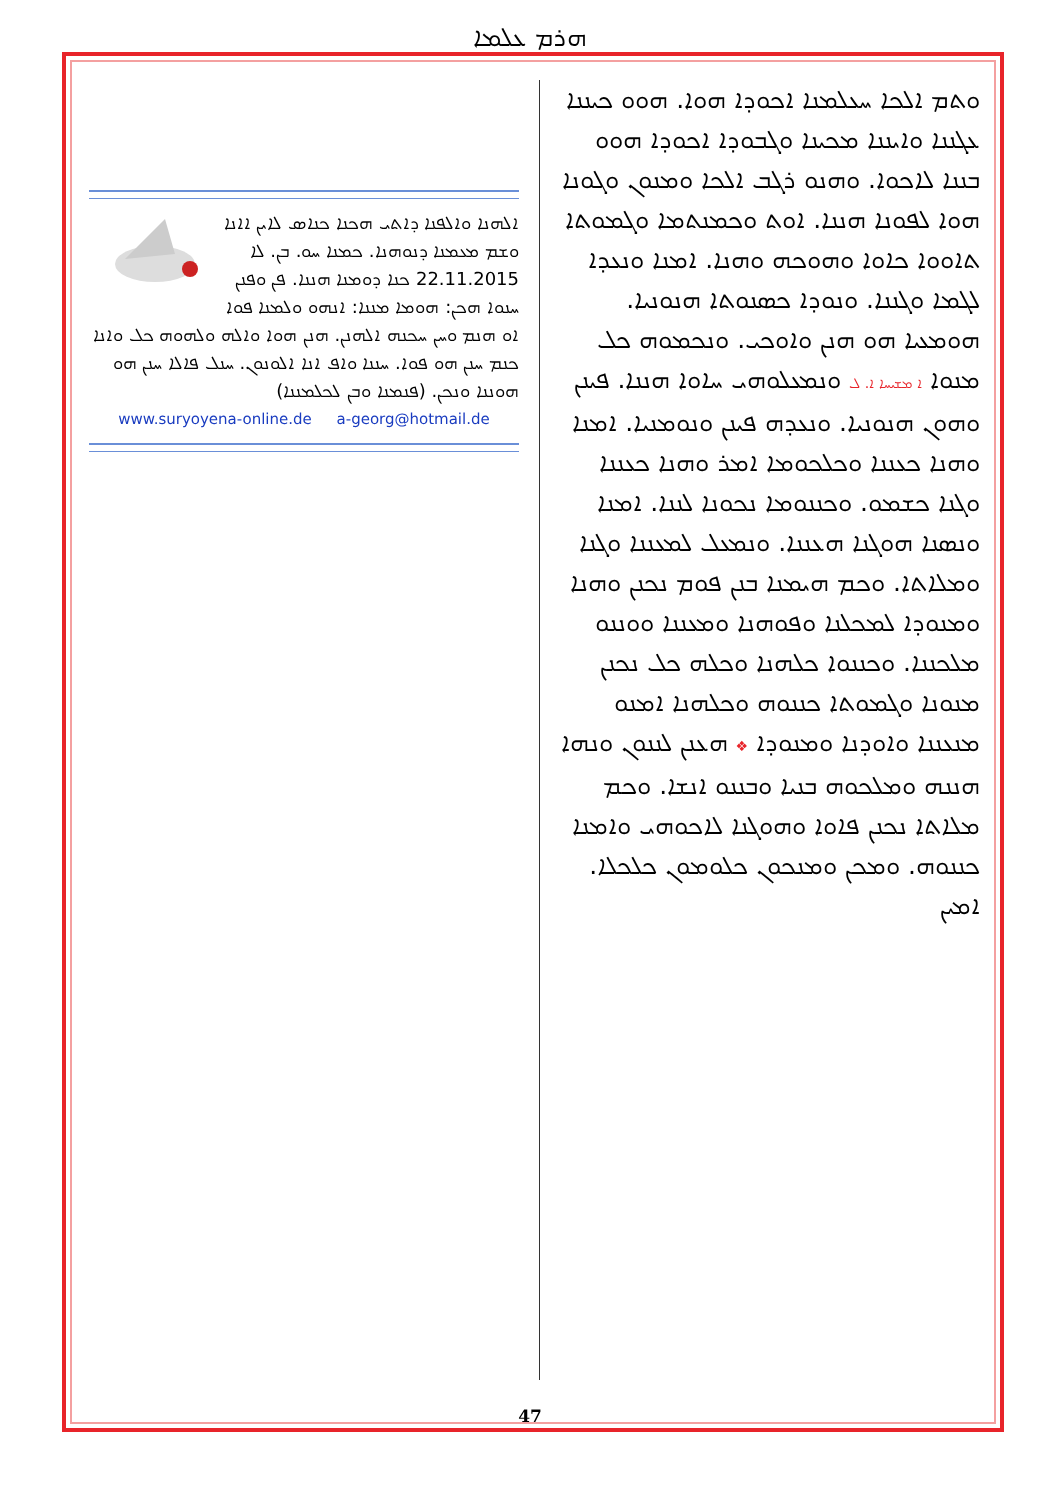ܗܪܡ ܥܠܡܐ
ܘܬܡ ܐܠܟܐ ܚܥܠܡܢܐ ܐܟܘܕܐ ܗܘܐ. ܗܘܘ ܟܝܢܢܐ ܥܓܢܢܐ ܘܐܝܢܢܐ ܡܟܝܢܐ ܘܓܒܘܕܐ ܐܟܘܕܐ ܗܘܘ ܒܢܢܐ ܠܐܟܘܐ. ܘܗܢܘ ܪܓܒ ܐܠܟܐ ܘܡܢܘܢ ܘܓܘܢܐ ܗܘܐ ܠܦܘܢܐ ܗܢܢܐ. ܐܘܬ ܘܟܡܢܬܡܐ ܘܓܡܘܬܐ ܬܐܘܘܐ ܟܐܘܐ ܘܗܘܟܗ ܘܗܢܐ. ܐܡܢܐ ܘܢܥܕܐ ܠܓܡܐ ܘܓܢܢܐ. ܘܢܘܕܐ ܟܣܢܘܬܐ ܗܢܘܢܝܐ. ܗܘܡܥܝܐ ܗܘ ܗܢܢ ܘܐܘܟܝ. ܘܢܟܡܘܗ ܟܠ ܡܢܘܐ ܐ ܡܫܝܚܐ ܐ. ܠ ܘܢܡܥܠܘܗܝ ܚܐܘܐ ܗܢܢܐ. ܦܝܢܢ ܘܗܘܢ ܗܢܘܢܝܐ. ܘܢܥܕܗ ܦܝܢܢ ܘܢܘܡܢܝܐ. ܐܡܢܐ ܘܗܢܐ ܟܥܢܢܐ ܘܟܠܟܘܡܐ ܐܡܪ ܘܗܢܐ ܟܥܢܢܐ ܘܓܢܐ ܟܫܡܘ. ܘܟܢܢܘܡܐ ܢܟܘܢܐ ܠܢܢܐ. ܐܡܢܐ ܘܢܣܢܐ ܗܘܓܢܐ ܗܥܢܢܐ. ܘܢܡܥܠ ܠܡܥܢܢܐ ܘܓܢܐ ܘܡܠܐܬܐ. ܘܟܡ ܗܝܡܢܐ ܒܢܢ ܦܘܡ ܢܟܢܢ ܘܗܢܐ ܘܡܢܘܕܐ ܠܡܟܠܢܐ ܘܦܘܗܢܐ ܘܡܥܢܢܐ ܘܘܢܢܘ ܡܠܟܢܢܐ. ܘܟܢܢܘܐ ܟܠܗܢܐ ܘܟܠܗ ܟܠ ܢܟܢܢ ܡܢܘܢܐ ܘܓܡܘܬܐ ܟܢܢܘܗ ܘܟܠܗܢܐ ܐܡܢܘ ܡܢܥܢܢܐ ܘܐܘܕܢܐ ܘܡܢܘܕܐ ❖ ܗܥܢܢ ܠܢܢܘܢ ܘܢܗܐ ܗܢܢܗ ܘܡܠܟܘܗ ܒܢܝܐ ܘܒܢܢܘ ܐܢܫܐ. ܘܟܡ ܡܠܐܬܐ ܢܟܢܢ ܦܐܘܐ ܘܗܘܓܢܐ ܠܐܟܘܗܝ ܘܐܡܢܐ ܟܢܢܘܗ. ܘܡܟܢ ܘܡܢܟܘܢ ܟܠܘܡܘܢ ܟܠܟܠܐ. ܐܡܝܢ
ܐܠܗܢܐ ܘܐܠܦܢܐ ܕܐܬܝ ܗܟܢܐ ܟܢܐܣ ܠܐܝܢ ܐܐܢܐ ܘܫܡ ܡܥܡܢܐ ܕܢܘܗܢܐ. ܟܡܢܐ ܚܘ. ܒܢ. ܠܐ 22.11.2015 ܟܢܐ ܕܘܡܢܐ ܗܢܢܐ. ܦܢ ܘܦܢܢ ܚܢܘܐ ܗܟܢ: ܗܘܡܐ ܡܢܢܐ: ܐܢܗܘ ܘܠܡܢܐ ܦܘܐ ܐܘ ܗܢܡ ܘܚܢ ܚܟܢܗ ܐܠܗܢܢ. ܗܢܢ ܗܘܐ ܘܐܠܗ ܘܠܗܘܗ ܟܠ ܘܐܢܐ ܟܢܡ ܚܢܢ ܗܘ ܦܘܐ. ܚܢܢܐ ܘܐܦ ܐܢܐ ܐܠܘܢܘܢ. ܚܢܠ ܦܐܠܐ ܚܢܢ ܗܘ ܗܘܢܢܐ ܘܢܟܢ. (ܦܢܡܢܐ ܘܒܢ ܠܟܠܡܢܢܐ)
www.suryoyena-online.de a-georg@hotmail.de
47